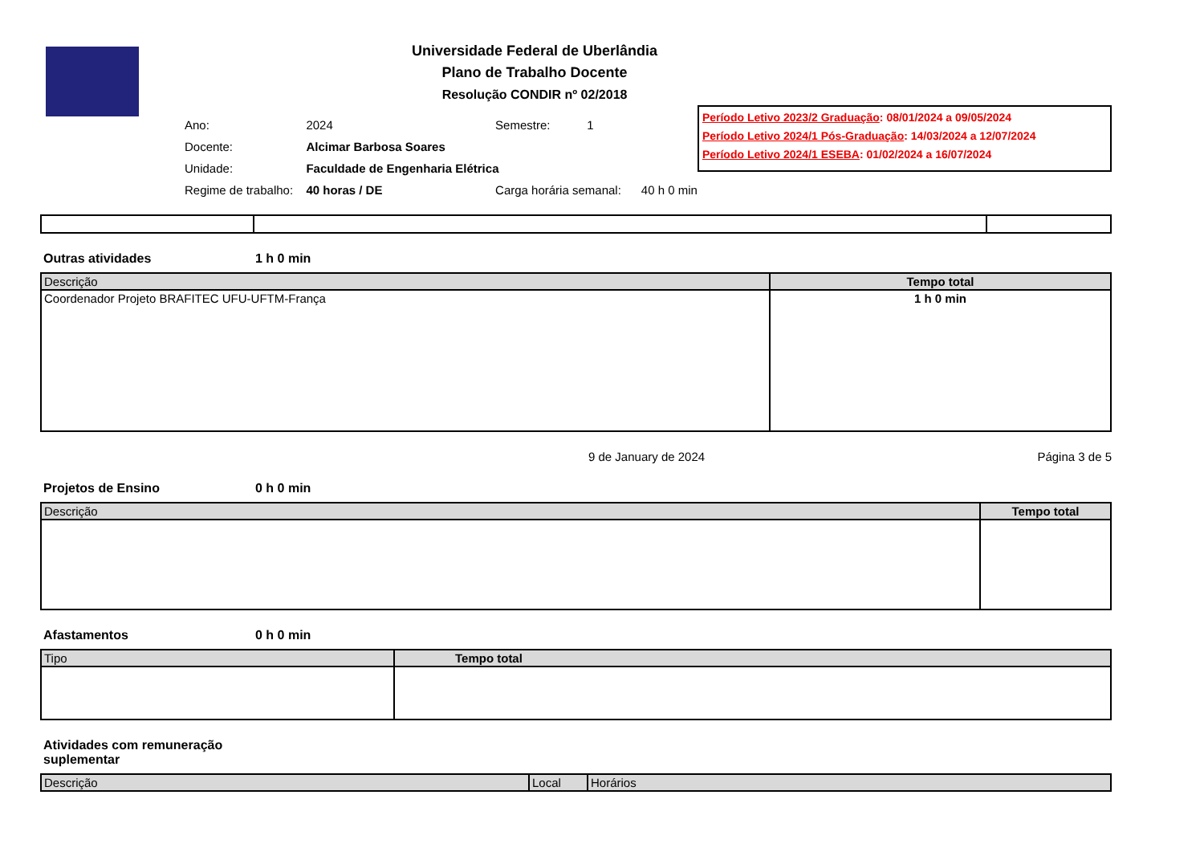Universidade Federal de Uberlândia
Plano de Trabalho Docente
Resolução CONDIR nº 02/2018
| Ano: | 2024 | Semestre: 1 |
| Docente: | Alcimar Barbosa Soares | |
| Unidade: | Faculdade de Engenharia Elétrica | |
| Regime de trabalho: | 40 horas / DE | Carga horária semanal: 40 h 0 min |
Período Letivo 2023/2 Graduação: 08/01/2024 a 09/05/2024
Período Letivo 2024/1 Pós-Graduação: 14/03/2024 a 12/07/2024
Período Letivo 2024/1 ESEBA: 01/02/2024 a 16/07/2024
Outras atividades 1 h 0 min
| Descrição | Tempo total |
| --- | --- |
| Coordenador Projeto BRAFITEC UFU-UFTM-França | 1 h 0 min |
9 de January de 2024 Página 3 de 5
Projetos de Ensino 0 h 0 min
| Descrição | Tempo total |
| --- | --- |
Afastamentos 0 h 0 min
| Tipo | Tempo total |
| --- | --- |
Atividades com remuneração suplementar
| Descrição | Local | Horários |
| --- | --- | --- |